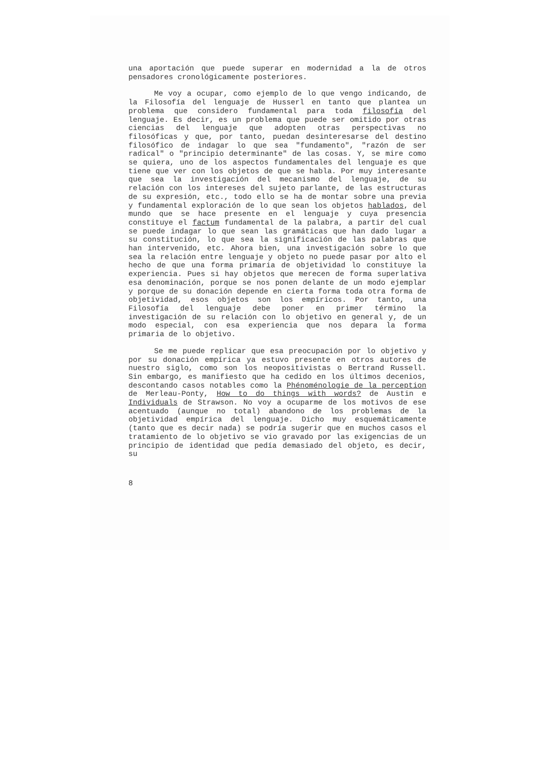una aportación que puede superar en modernidad a la de otros pensadores cronológicamente posteriores.
Me voy a ocupar, como ejemplo de lo que vengo indicando, de la Filosofía del lenguaje de Husserl en tanto que plantea un problema que considero fundamental para toda filosofía del lenguaje. Es decir, es un problema que puede ser omitido por otras ciencias del lenguaje que adopten otras perspectivas no filosóficas y que, por tanto, puedan desinteresarse del destino filosófico de indagar lo que sea "fundamento", "razón de ser radical" o "principio determinante" de las cosas. Y, se mire como se quiera, uno de los aspectos fundamentales del lenguaje es que tiene que ver con los objetos de que se habla. Por muy interesante que sea la investigación del mecanismo del lenguaje, de su relación con los intereses del sujeto parlante, de las estructuras de su expresión, etc., todo ello se ha de montar sobre una previa y fundamental exploración de lo que sean los objetos hablados, del mundo que se hace presente en el lenguaje y cuya presencia constituye el factum fundamental de la palabra, a partir del cual se puede indagar lo que sean las gramáticas que han dado lugar a su constitución, lo que sea la significación de las palabras que han intervenido, etc. Ahora bien, una investigación sobre lo que sea la relación entre lenguaje y objeto no puede pasar por alto el hecho de que una forma primaria de objetividad lo constituye la experiencia. Pues si hay objetos que merecen de forma superlativa esa denominación, porque se nos ponen delante de un modo ejemplar y porque de su donación depende en cierta forma toda otra forma de objetividad, esos objetos son los empíricos. Por tanto, una Filosofía del lenguaje debe poner en primer término la investigación de su relación con lo objetivo en general y, de un modo especial, con esa experiencia que nos depara la forma primaria de lo objetivo.
Se me puede replicar que esa preocupación por lo objetivo y por su donación empírica ya estuvo presente en otros autores de nuestro siglo, como son los neopositivistas o Bertrand Russell. Sin embargo, es manifiesto que ha cedido en los últimos decenios, descontando casos notables como la Phénoménologie de la perception de Merleau-Ponty, How to do things with words? de Austin e Individuals de Strawson. No voy a ocuparme de los motivos de ese acentuado (aunque no total) abandono de los problemas de la objetividad empírica del lenguaje. Dicho muy esquemáticamente (tanto que es decir nada) se podría sugerir que en muchos casos el tratamiento de lo objetivo se vio gravado por las exigencias de un principio de identidad que pedía demasiado del objeto, es decir, su
8